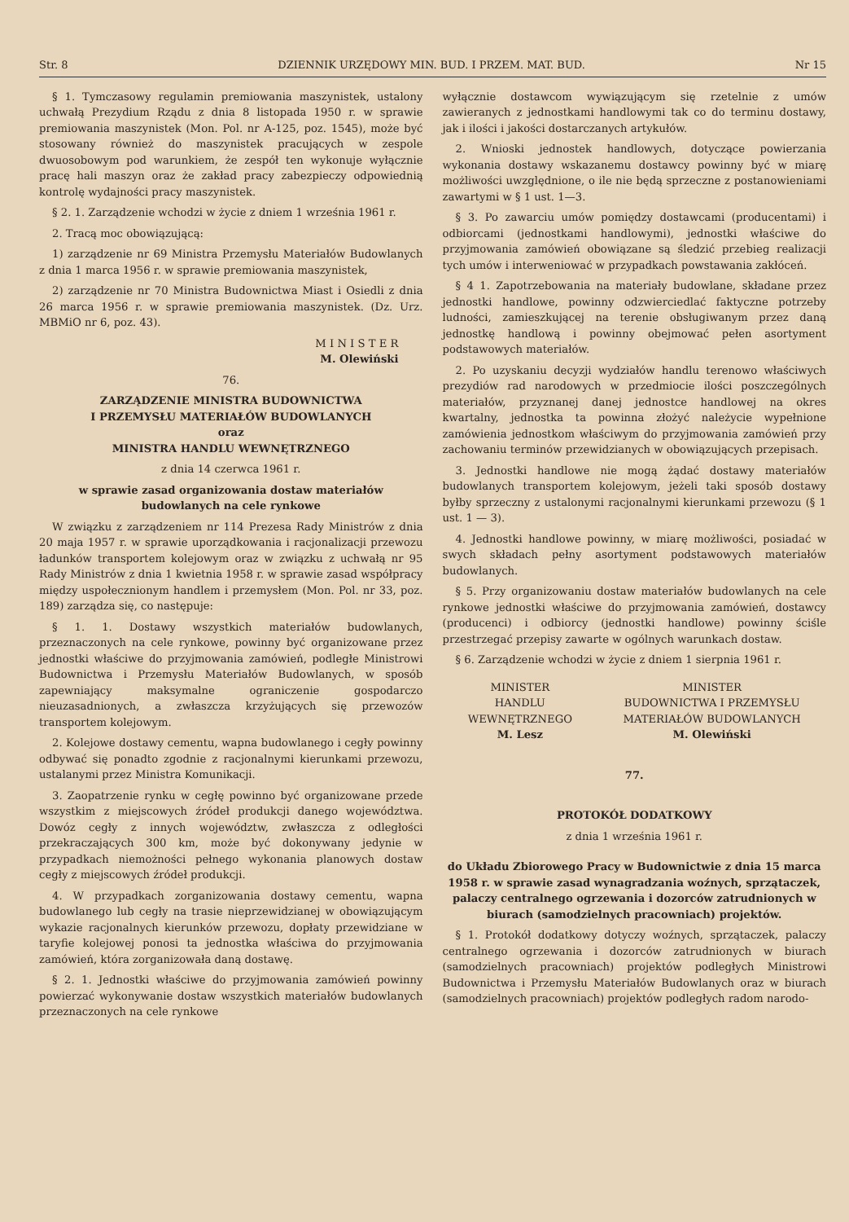Str. 8 DZIENNIK URZĘDOWY MIN. BUD. I PRZEM. MAT. BUD. Nr 15
§ 1. Tymczasowy regulamin premiowania maszynistek, ustalony uchwałą Prezydium Rządu z dnia 8 listopada 1950 r. w sprawie premiowania maszynistek (Mon. Pol. nr A-125, poz. 1545), może być stosowany również do maszynistek pracujących w zespole dwuosobowym pod warunkiem, że zespół ten wykonuje wyłącznie pracę hali maszyn oraz że zakład pracy zabezpieczy odpowiednią kontrolę wydajności pracy maszynistek.
§ 2. 1. Zarządzenie wchodzi w życie z dniem 1 września 1961 r.
2. Tracą moc obowiązującą:
1) zarządzenie nr 69 Ministra Przemysłu Materiałów Budowlanych z dnia 1 marca 1956 r. w sprawie premiowania maszynistek,
2) zarządzenie nr 70 Ministra Budownictwa Miast i Osiedli z dnia 26 marca 1956 r. w sprawie premiowania maszynistek. (Dz. Urz. MBMiO nr 6, poz. 43).
M I N I S T E R
M. Olewiński
76.
ZARZĄDZENIE MINISTRA BUDOWNICTWA
I PRZEMYSŁU MATERIAŁÓW BUDOWLANYCH
oraz
MINISTRA HANDLU WEWNĘTRZNEGO
z dnia 14 czerwca 1961 r.
w sprawie zasad organizowania dostaw materiałów budowlanych na cele rynkowe
W związku z zarządzeniem nr 114 Prezesa Rady Ministrów z dnia 20 maja 1957 r. w sprawie uporządkowania i racjonalizacji przewozu ładunków transportem kolejowym oraz w związku z uchwałą nr 95 Rady Ministrów z dnia 1 kwietnia 1958 r. w sprawie zasad współpracy między uspołecznionym handlem i przemysłem (Mon. Pol. nr 33, poz. 189) zarządza się, co następuje:
§ 1. 1. Dostawy wszystkich materiałów budowlanych, przeznaczonych na cele rynkowe, powinny być organizowane przez jednostki właściwe do przyjmowania zamówień, podległe Ministrowi Budownictwa i Przemysłu Materiałów Budowlanych, w sposób zapewniający maksymalne ograniczenie gospodarczo nieuzasadnionych, a zwłaszcza krzyżujących się przewozów transportem kolejowym.
2. Kolejowe dostawy cementu, wapna budowlanego i cegły powinny odbywać się ponadto zgodnie z racjonalnymi kierunkami przewozu, ustalanymi przez Ministra Komunikacji.
3. Zaopatrzenie rynku w cegłę powinno być organizowane przede wszystkim z miejscowych źródeł produkcji danego województwa. Dowóz cegły z innych województw, zwłaszcza z odległości przekraczających 300 km, może być dokonywany jedynie w przypadkach niemożności pełnego wykonania planowych dostaw cegły z miejscowych źródeł produkcji.
4. W przypadkach zorganizowania dostawy cementu, wapna budowlanego lub cegły na trasie nieprzewidzianej w obowiązującym wykazie racjonalnych kierunków przewozu, dopłaty przewidziane w taryfie kolejowej ponosi ta jednostka właściwa do przyjmowania zamówień, która zorganizowała daną dostawę.
§ 2. 1. Jednostki właściwe do przyjmowania zamówień powinny powierzać wykonywanie dostaw wszystkich materiałów budowlanych przeznaczonych na cele rynkowe
wyłącznie dostawcom wywiązującym się rzetelnie z umów zawieranych z jednostkami handlowymi tak co do terminu dostawy, jak i ilości i jakości dostarczanych artykułów.
2. Wnioski jednostek handlowych, dotyczące powierzania wykonania dostawy wskazanemu dostawcy powinny być w miarę możliwości uwzględnione, o ile nie będą sprzeczne z postanowieniami zawartymi w § 1 ust. 1—3.
§ 3. Po zawarciu umów pomiędzy dostawcami (producentami) i odbiorcami (jednostkami handlowymi), jednostki właściwe do przyjmowania zamówień obowiązane są śledzić przebieg realizacji tych umów i interweniować w przypadkach powstawania zakłóceń.
§ 4 1. Zapotrzebowania na materiały budowlane, składane przez jednostki handlowe, powinny odzwierciedlać faktyczne potrzeby ludności, zamieszkującej na terenie obsługiwanym przez daną jednostkę handlową i powinny obejmować pełen asortyment podstawowych materiałów.
2. Po uzyskaniu decyzji wydziałów handlu terenowo właściwych prezydiów rad narodowych w przedmiocie ilości poszczególnych materiałów, przyznanej danej jednostce handlowej na okres kwartalny, jednostka ta powinna złożyć należycie wypełnione zamówienia jednostkom właściwym do przyjmowania zamówień przy zachowaniu terminów przewidzianych w obowiązujących przepisach.
3. Jednostki handlowe nie mogą żądać dostawy materiałów budowlanych transportem kolejowym, jeżeli taki sposób dostawy byłby sprzeczny z ustalonymi racjonalnymi kierunkami przewozu (§ 1 ust. 1 — 3).
4. Jednostki handlowe powinny, w miarę możliwości, posiadać w swych składach pełny asortyment podstawowych materiałów budowlanych.
§ 5. Przy organizowaniu dostaw materiałów budowlanych na cele rynkowe jednostki właściwe do przyjmowania zamówień, dostawcy (producenci) i odbiorcy (jednostki handlowe) powinny ściśle przestrzegać przepisy zawarte w ogólnych warunkach dostaw.
§ 6. Zarządzenie wchodzi w życie z dniem 1 sierpnia 1961 r.
MINISTER
HANDLU
WEWNĘTRZNEGO
M. Lesz
MINISTER
BUDOWNICTWA I PRZEMYSŁU
MATERIAŁÓW BUDOWLANYCH
M. Olewiński
77.
PROTOKÓŁ DODATKOWY
z dnia 1 września 1961 r.
do Układu Zbiorowego Pracy w Budownictwie z dnia 15 marca 1958 r. w sprawie zasad wynagradzania woźnych, sprzątaczek, palaczy centralnego ogrzewania i dozorców zatrudnionych w biurach (samodzielnych pracowniach) projektów.
§ 1. Protokół dodatkowy dotyczy woźnych, sprzątaczek, palaczy centralnego ogrzewania i dozorców zatrudnionych w biurach (samodzielnych pracowniach) projektów podległych Ministrowi Budownictwa i Przemysłu Materiałów Budowlanych oraz w biurach (samodzielnych pracowniach) projektów podległych radom narodo-